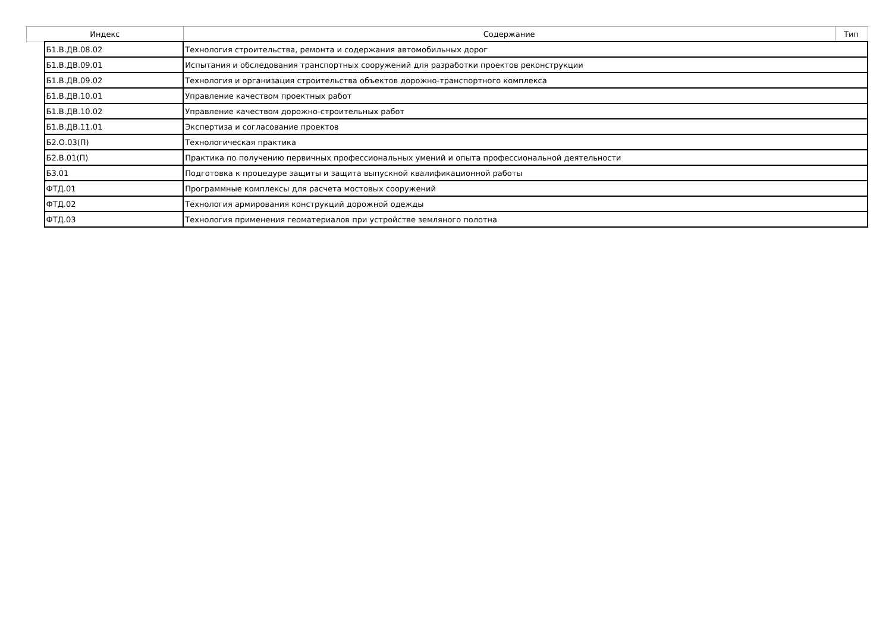| Индекс | | Содержание | Тип |
| --- | --- | --- | --- |
| | Б1.В.ДВ.08.02 | Технология строительства, ремонта и содержания автомобильных дорог | |
| | Б1.В.ДВ.09.01 | Испытания и обследования транспортных сооружений для разработки проектов реконструкции | |
| | Б1.В.ДВ.09.02 | Технология и организация строительства объектов дорожно-транспортного комплекса | |
| | Б1.В.ДВ.10.01 | Управление качеством проектных работ | |
| | Б1.В.ДВ.10.02 | Управление качеством дорожно-строительных работ | |
| | Б1.В.ДВ.11.01 | Экспертиза и согласование проектов | |
| | Б2.О.03(П) | Технологическая практика | |
| | Б2.В.01(П) | Практика по получению первичных профессиональных умений и опыта профессиональной деятельности | |
| | Б3.01 | Подготовка к процедуре защиты и защита выпускной квалификационной работы | |
| | ФТД.01 | Программные комплексы для расчета мостовых сооружений | |
| | ФТД.02 | Технология армирования конструкций дорожной одежды | |
| | ФТД.03 | Технология применения геоматериалов при устройстве земляного полотна | |